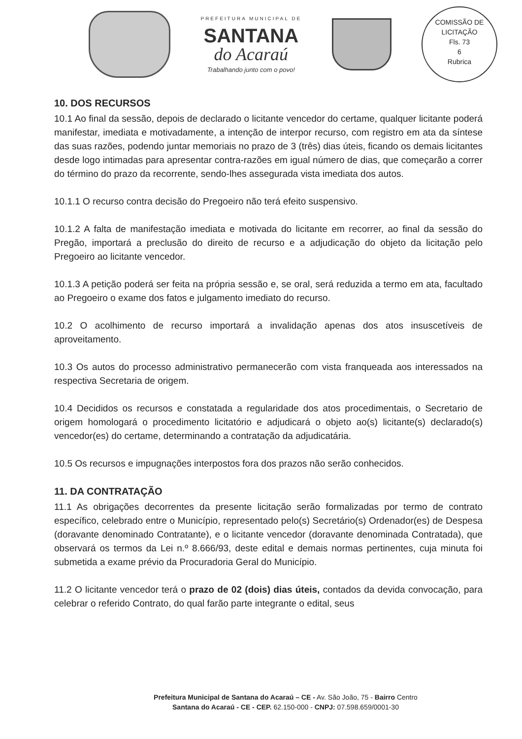PREFEITURA MUNICIPAL DE
SANTANA
do Acaraú
Trabalhando junto com o povo!
COMISSÃO DE LICITAÇÃO
Fls. 73
6
Rubrica
10. DOS RECURSOS
10.1 Ao final da sessão, depois de declarado o licitante vencedor do certame, qualquer licitante poderá manifestar, imediata e motivadamente, a intenção de interpor recurso, com registro em ata da síntese das suas razões, podendo juntar memoriais no prazo de 3 (três) dias úteis, ficando os demais licitantes desde logo intimadas para apresentar contra-razões em igual número de dias, que começarão a correr do término do prazo da recorrente, sendo-lhes assegurada vista imediata dos autos.
10.1.1 O recurso contra decisão do Pregoeiro não terá efeito suspensivo.
10.1.2 A falta de manifestação imediata e motivada do licitante em recorrer, ao final da sessão do Pregão, importará a preclusão do direito de recurso e a adjudicação do objeto da licitação pelo Pregoeiro ao licitante vencedor.
10.1.3 A petição poderá ser feita na própria sessão e, se oral, será reduzida a termo em ata, facultado ao Pregoeiro o exame dos fatos e julgamento imediato do recurso.
10.2 O acolhimento de recurso importará a invalidação apenas dos atos insuscetíveis de aproveitamento.
10.3 Os autos do processo administrativo permanecerão com vista franqueada aos interessados na respectiva Secretaria de origem.
10.4 Decididos os recursos e constatada a regularidade dos atos procedimentais, o Secretario de origem homologará o procedimento licitatório e adjudicará o objeto ao(s) licitante(s) declarado(s) vencedor(es) do certame, determinando a contratação da adjudicatária.
10.5 Os recursos e impugnações interpostos fora dos prazos não serão conhecidos.
11. DA CONTRATAÇÃO
11.1 As obrigações decorrentes da presente licitação serão formalizadas por termo de contrato específico, celebrado entre o Município, representado pelo(s) Secretário(s) Ordenador(es) de Despesa (doravante denominado Contratante), e o licitante vencedor (doravante denominada Contratada), que observará os termos da Lei n.º 8.666/93, deste edital e demais normas pertinentes, cuja minuta foi submetida a exame prévio da Procuradoria Geral do Município.
11.2 O licitante vencedor terá o prazo de 02 (dois) dias úteis, contados da devida convocação, para celebrar o referido Contrato, do qual farão parte integrante o edital, seus
Prefeitura Municipal de Santana do Acaraú – CE - Av. São João, 75 - Bairro Centro
Santana do Acaraú - CE - CEP. 62.150-000 - CNPJ: 07.598.659/0001-30